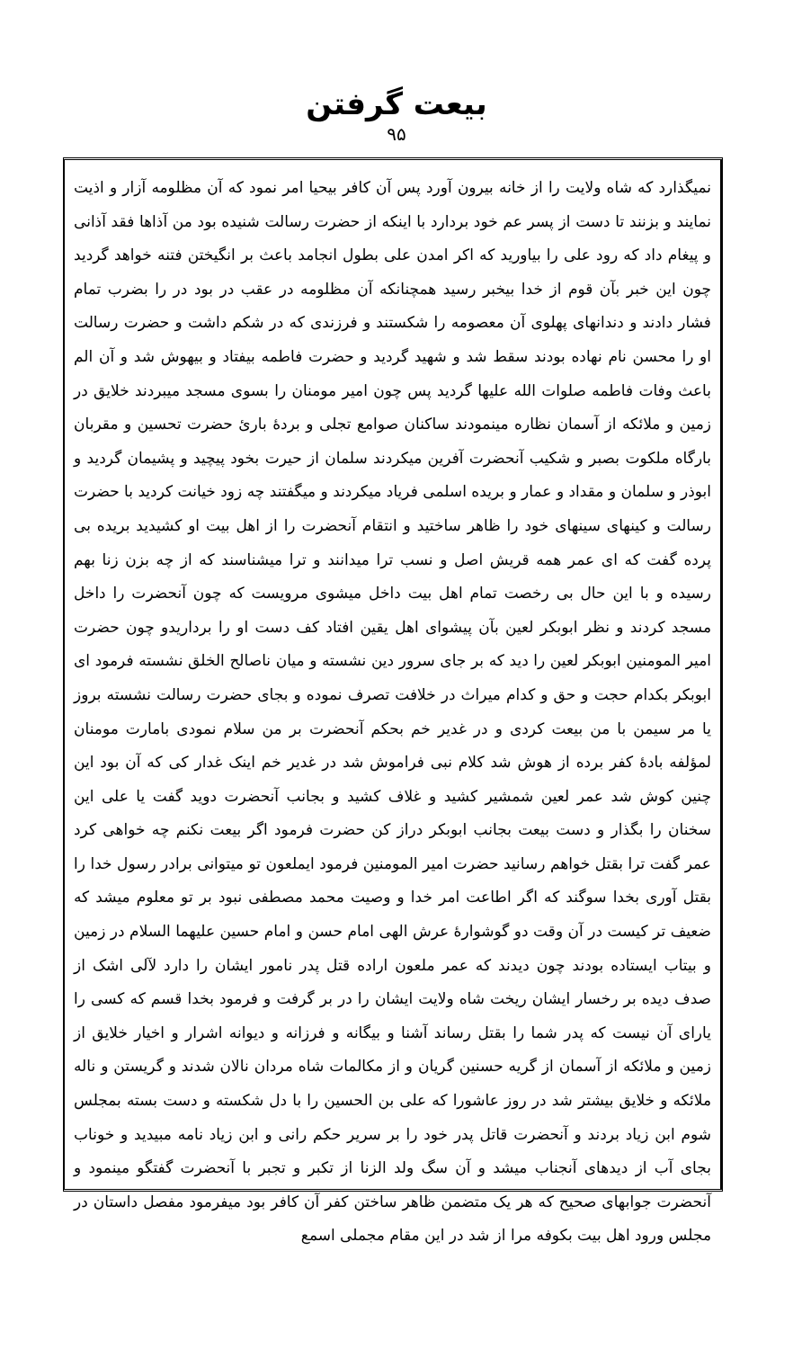بیعت گرفتن
۹۵
نمیگذارد که شاه ولایت را از خانه بیرون آورد پس آن کافر بیحیا امر نمود که آن مظلومه آزار و اذیت نمایند و بزنند تا دست از پسر عم خود بردارد با اینکه از حضرت رسالت شنیده بود من آذاها فقد آذانی و پیغام داد که رود علی را بیاورید که اکر امدن علی بطول انجامد باعث بر انگیختن فتنه خواهد گردید چون این خبر بآن قوم از خدا بیخبر رسید همچنانکه آن مظلومه در عقب در بود در را بضرب تمام فشار دادند و دندانهای پهلوی آن معصومه را شکستند و فرزندی که در شکم داشت و حضرت رسالت او را محسن نام نهاده بودند سقط شد و شهید گردید و حضرت فاطمه بیفتاد و بیهوش شد و آن الم باعث وفات فاطمه صلوات الله علیها گردید پس چون امیر مومنان را بسوی مسجد میبردند خلایق در زمین و ملائکه از آسمان نظاره مینمودند ساکنان صوامع تجلی و بردهٔ بارئ حضرت تحسین و مقربان بارگاه ملکوت بصبر و شکیب آنحضرت آفرین میکردند سلمان از حیرت بخود پیچید و پشیمان گردید و ابوذر و سلمان و مقداد و عمار و بریده اسلمی فریاد میکردند و میگفتند چه زود خیانت کردید با حضرت رسالت و کینهای سینهای خود را ظاهر ساختید و انتقام آنحضرت را از اهل بیت او کشیدید بریده بی پرده گفت که ای عمر همه قریش اصل و نسب ترا میدانند و ترا میشناسند که از چه بزن زنا بهم رسیده و با این حال بی رخصت تمام اهل بیت داخل میشوی مرویست که چون آنحضرت را داخل مسجد کردند و نظر ابوبکر لعین بآن پیشوای اهل یقین افتاد کف دست او را برداریدو چون حضرت امیر المومنین ابوبکر لعین را دید که بر جای سرور دین نشسته و میان ناصالح الخلق نشسته فرمود ای ابوبکر بکدام حجت و حق و کدام میراث در خلافت تصرف نموده و بجای حضرت رسالت نشسته بروز یا مر سیمن با من بیعت کردی و در غدیر خم بحکم آنحضرت بر من سلام نمودی بامارت مومنان لمؤلفه بادهٔ کفر برده از هوش شد کلام نبی فراموش شد در غدیر خم اینک غدار کی که آن بود این چنین کوش شد عمر لعین شمشیر کشید و غلاف کشید و بجانب آنحضرت دوید گفت یا علی این سخنان را بگذار و دست بیعت بجانب ابوبکر دراز کن حضرت فرمود اگر بیعت نکنم چه خواهی کرد عمر گفت ترا بقتل خواهم رسانید حضرت امیر المومنین فرمود ایملعون تو میتوانی برادر رسول خدا را بقتل آوری بخدا سوگند که اگر اطاعت امر خدا و وصیت محمد مصطفی نبود بر تو معلوم میشد که ضعیف تر کیست در آن وقت دو گوشوارهٔ عرش الهی امام حسن و امام حسین علیهما السلام در زمین و بیتاب ایستاده بودند چون دیدند که عمر ملعون اراده قتل پدر نامور ایشان را دارد لآلی اشک از صدف دیده بر رخسار ایشان ریخت شاه ولایت ایشان را در بر گرفت و فرمود بخدا قسم که کسی را یارای آن نیست که پدر شما را بقتل رساند آشنا و بیگانه و فرزانه و دیوانه اشرار و اخیار خلایق از زمین و ملائکه از آسمان از گریه حسنین گریان و از مکالمات شاه مردان نالان شدند و گریستن و ناله ملائکه و خلایق بیشتر شد در روز عاشورا که علی بن الحسین را با دل شکسته و دست بسته بمجلس شوم ابن زیاد بردند و آنحضرت قاتل پدر خود را بر سریر حکم رانی و ابن زیاد نامه مبیدید و خوناب بجای آب از دیدهای آنجناب میشد و آن سگ ولد الزنا از تکبر و تجبر با آنحضرت گفتگو مینمود و آنحضرت جوابهای صحیح که هر یک متضمن ظاهر ساختن کفر آن کافر بود میفرمود مفصل داستان در مجلس ورود اهل بیت بکوفه مرا از شد در این مقام مجملی اسمع